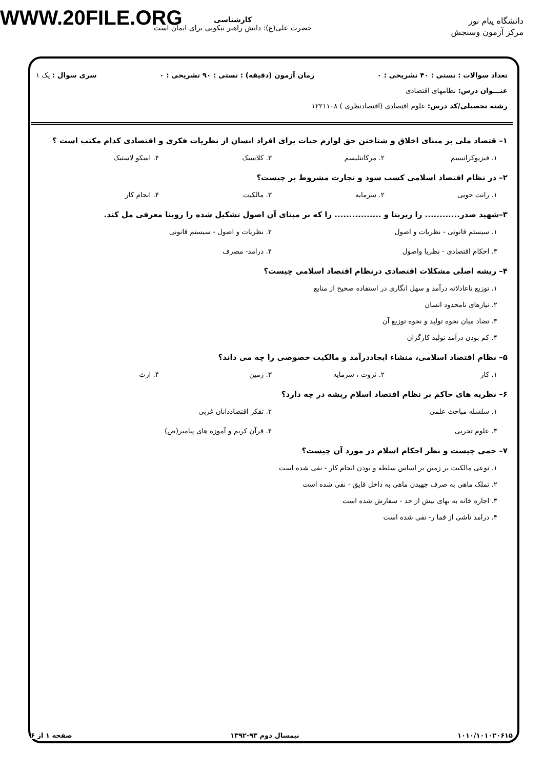WWW.20FILE.ORG
دانشگاه پیام نور
مرکز آزمون وسنجش
کارشناسی
حضرت علی(ع): دانش راهبر نیکویی برای ایمان است
تعداد سوالات : تستی : ۴۰ تشریحی : ۰ زمان آزمون (دقیقه) : تستی : ۹۰ تشریحی : ۰ سری سوال : یک ۱
عنـــوان درس: نظامهای اقتصادی
رشته تحصیلی/کد درس: علوم اقتصادی (اقتصادنظری ) ۱۲۲۱۱۰۸
۱– قتصاد ملی بر مبنای اخلاق و شناختن حق لوازم حیات برای افراد انسان از نظریات فکری و اقتصادی کدام مکتب است ؟
۱. فیزیوکراتیسم ۲. مرکانتلیسم ۳. کلاسیک ۴. اسکو لاستیک
۲– در نظام اقتصاد اسلامی کسب سود و تجارت مشروط بر چیست؟
۱. رانت جویی ۲. سرمایه ۳. مالکیت ۴. انجام کار
۳–شهید صدر............ را زیربنا و ................ را که بر مبنای آن اصول تشکیل شده را روبنا معرفی مل کند.
۱. سیستم قانونی - نظریات و اصول ۲. نظریات و اصول - سیستم قانونی ۳. احکام اقتصادی - نظریا واصول ۴. درامد- مصرف
۴– ریشه اصلی مشکلات اقتصادی درنظام اقتصاد اسلامی چیست؟
۱. توزیع ناعادلانه درآمد و سهل انگاری در استفاده صحیح از منابع
۲. نیازهای نامحدود انسان
۳. تضاد میان نحوه تولید و نحوه توزیع آن
۴. کم بودن درآمد تولید کارگران
۵– نظام اقتصاد اسلامی، منشاء ایجاددرآمد و مالکیت خصوصی را چه می داند؟
۱. کار ۲. ثروت ، سرمایه ۳. زمین ۴. ارث
۶– نظریه های حاکم بر نظام اقتصاد اسلام ریشه در چه دارد؟
۱. سلسله مباحث علمی ۲. تفکر اقتصاددانان غربی ۳. علوم تجربی ۴. قرآن کریم و آموزه های پیامبر(ص)
۷– حمی چیست و نظر احکام اسلام در مورد آن چیست؟
۱. نوعی مالکیت بر زمین بر اساس سلطه و بودن انجام کار - نفی شده است
۲. تملک ماهی به صرف جهیدن ماهی به داخل قایق - نفی شده است
۳. اجاره خانه به بهای بیش از حد - سفارش شده است
۴. درامد ناشی از قما ر- نفی شده است
۱۰۱۰/۱۰۱۰۲۰۶۱۵ نیمسال دوم ۹۳-۱۳۹۲ صفحه ۱ از ۶